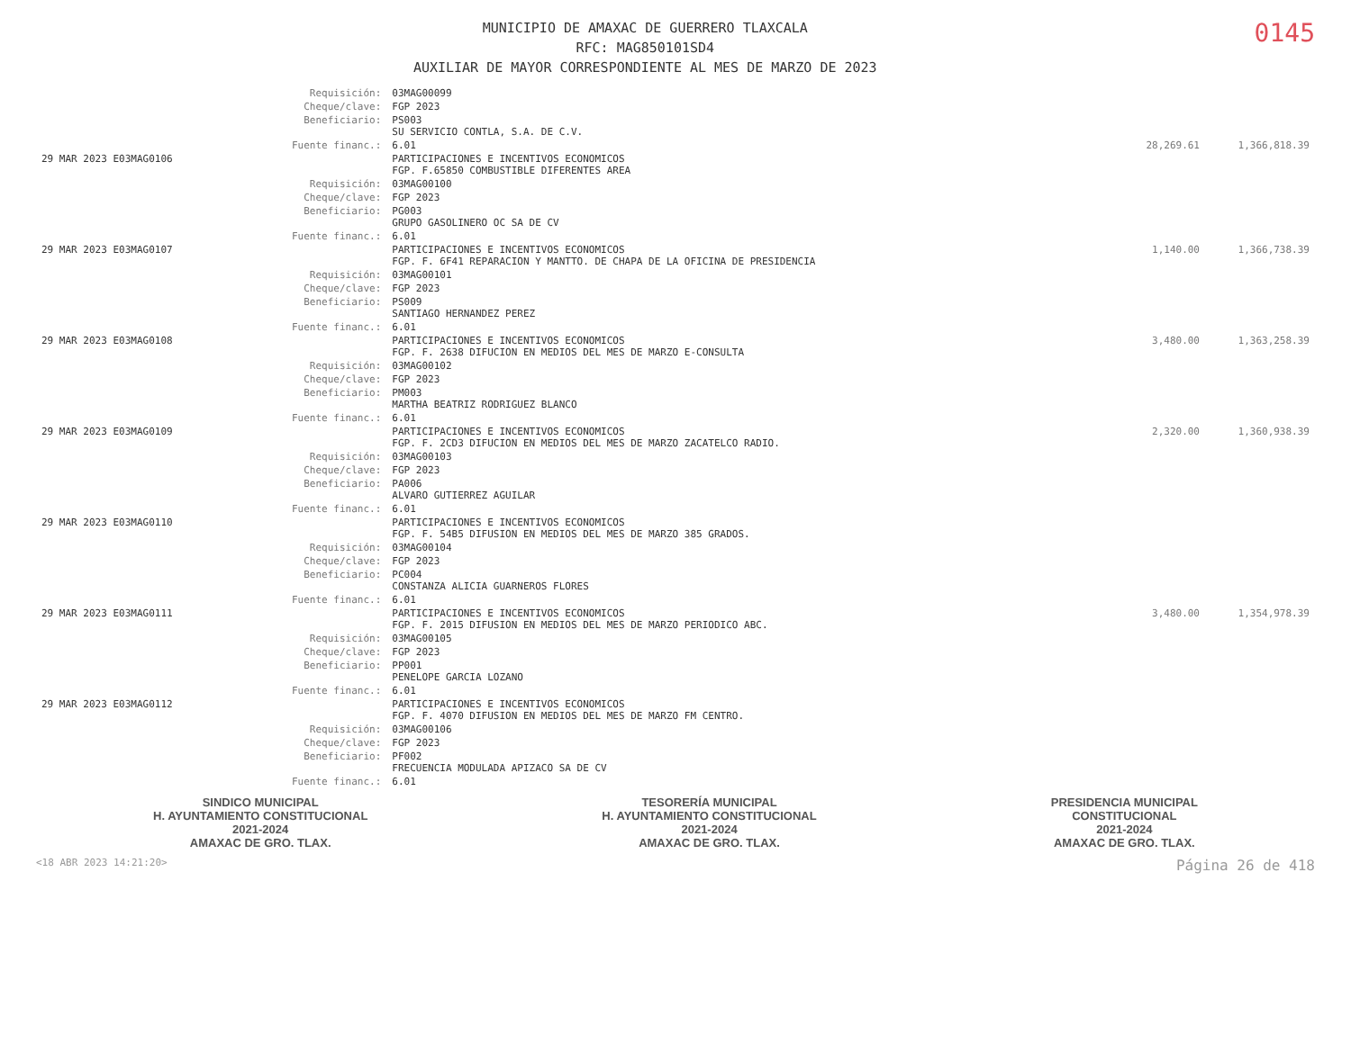MUNICIPIO DE AMAXAC DE GUERRERO TLAXCALA
RFC: MAG850101SD4
AUXILIAR DE MAYOR CORRESPONDIENTE AL MES DE MARZO DE 2023
0145
| | Requisición: | 03MAG00099 | | |
| | Cheque/clave: | FGP 2023 | | |
| | Beneficiario: | PS003 SU SERVICIO CONTLA, S.A. DE C.V. | | |
| | Fuente financ.: | 6.01 | 28,269.61 | 1,366,818.39 |
| 29 MAR 2023 E03MAG0106 | | PARTICIPACIONES E INCENTIVOS ECONOMICOS FGP. F.65850 COMBUSTIBLE DIFERENTES AREA | | |
| | Requisición: | 03MAG00100 | | |
| | Cheque/clave: | FGP 2023 | | |
| | Beneficiario: | PG003 GRUPO GASOLINERO OC SA DE CV | | |
| | Fuente financ.: | 6.01 | | |
| 29 MAR 2023 E03MAG0107 | | PARTICIPACIONES E INCENTIVOS ECONOMICOS FGP. F. 6F41 REPARACION Y MANTTO. DE CHAPA DE LA OFICINA DE PRESIDENCIA | 1,140.00 | 1,366,738.39 |
| | Requisición: | 03MAG00101 | | |
| | Cheque/clave: | FGP 2023 | | |
| | Beneficiario: | PS009 SANTIAGO HERNANDEZ PEREZ | | |
| | Fuente financ.: | 6.01 | | |
| 29 MAR 2023 E03MAG0108 | | PARTICIPACIONES E INCENTIVOS ECONOMICOS FGP. F. 2638 DIFUCION EN MEDIOS DEL MES DE MARZO E-CONSULTA | 3,480.00 | 1,363,258.39 |
| | Requisición: | 03MAG00102 | | |
| | Cheque/clave: | FGP 2023 | | |
| | Beneficiario: | PM003 MARTHA BEATRIZ RODRIGUEZ BLANCO | | |
| | Fuente financ.: | 6.01 | | |
| 29 MAR 2023 E03MAG0109 | | PARTICIPACIONES E INCENTIVOS ECONOMICOS FGP. F. 2CD3 DIFUCION EN MEDIOS DEL MES DE MARZO ZACATELCO RADIO. | 2,320.00 | 1,360,938.39 |
| | Requisición: | 03MAG00103 | | |
| | Cheque/clave: | FGP 2023 | | |
| | Beneficiario: | PA006 ALVARO GUTIERREZ AGUILAR | | |
| | Fuente financ.: | 6.01 | | |
| 29 MAR 2023 E03MAG0110 | | PARTICIPACIONES E INCENTIVOS ECONOMICOS FGP. F. 54B5 DIFUSION EN MEDIOS DEL MES DE MARZO 385 GRADOS. | | |
| | Requisición: | 03MAG00104 | | |
| | Cheque/clave: | FGP 2023 | | |
| | Beneficiario: | PC004 CONSTANZA ALICIA GUARNEROS FLORES | | |
| | Fuente financ.: | 6.01 | | |
| 29 MAR 2023 E03MAG0111 | | PARTICIPACIONES E INCENTIVOS ECONOMICOS FGP. F. 2015 DIFUSION EN MEDIOS DEL MES DE MARZO PERIODICO ABC. | 3,480.00 | 1,354,978.39 |
| | Requisición: | 03MAG00105 | | |
| | Cheque/clave: | FGP 2023 | | |
| | Beneficiario: | PP001 PENELOPE GARCIA LOZANO | | |
| | Fuente financ.: | 6.01 | | |
| 29 MAR 2023 E03MAG0112 | | PARTICIPACIONES E INCENTIVOS ECONOMICOS FGP. F. 4070 DIFUSION EN MEDIOS DEL MES DE MARZO FM CENTRO. | | |
| | Requisición: | 03MAG00106 | | |
| | Cheque/clave: | FGP 2023 | | |
| | Beneficiario: | PF002 FRECUENCIA MODULADA APIZACO SA DE CV | | |
| | Fuente financ.: | 6.01 | | |
SINDICO MUNICIPAL
H. AYUNTAMIENTO CONSTITUCIONAL
2021-2024
AMAXAC DE GRO. TLAX.
TESORERÍA MUNICIPAL
H. AYUNTAMIENTO CONSTITUCIONAL
2021-2024
AMAXAC DE GRO. TLAX.
PRESIDENCIA MUNICIPAL
CONSTITUCIONAL
2021-2024
AMAXAC DE GRO. TLAX.
<18 ABR 2023 14:21:20> Página 26 de 418